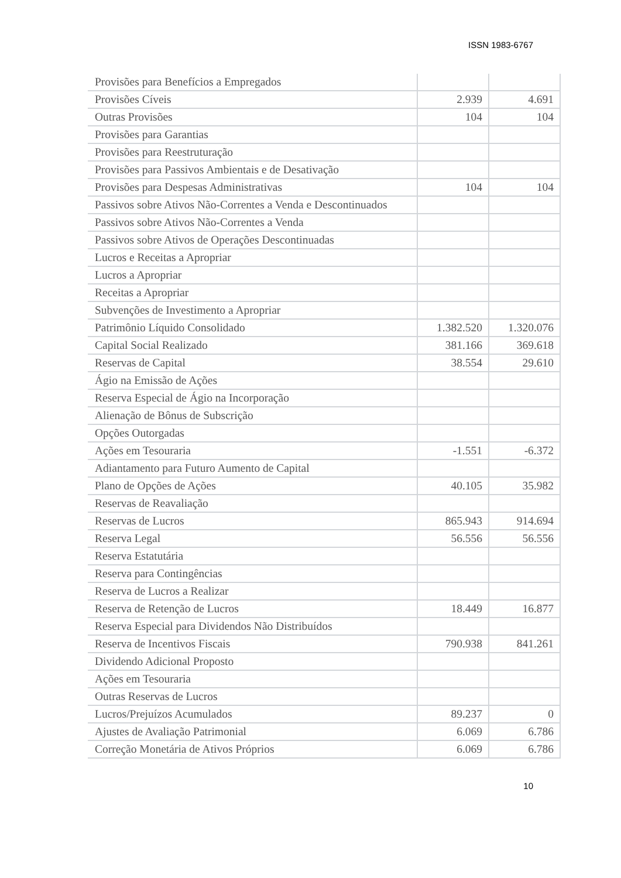ISSN 1983-6767
| Provisões para Benefícios a Empregados | | |
| Provisões Cíveis | 2.939 | 4.691 |
| Outras Provisões | 104 | 104 |
| Provisões para Garantias | | |
| Provisões para Reestruturação | | |
| Provisões para Passivos Ambientais e de Desativação | | |
| Provisões para Despesas Administrativas | 104 | 104 |
| Passivos sobre Ativos Não-Correntes a Venda e Descontinuados | | |
| Passivos sobre Ativos Não-Correntes a Venda | | |
| Passivos sobre Ativos de Operações Descontinuadas | | |
| Lucros e Receitas a Apropriar | | |
| Lucros a Apropriar | | |
| Receitas a Apropriar | | |
| Subvenções de Investimento a Apropriar | | |
| Patrimônio Líquido Consolidado | 1.382.520 | 1.320.076 |
| Capital Social Realizado | 381.166 | 369.618 |
| Reservas de Capital | 38.554 | 29.610 |
| Ágio na Emissão de Ações | | |
| Reserva Especial de Ágio na Incorporação | | |
| Alienação de Bônus de Subscrição | | |
| Opções Outorgadas | | |
| Ações em Tesouraria | -1.551 | -6.372 |
| Adiantamento para Futuro Aumento de Capital | | |
| Plano de Opções de Ações | 40.105 | 35.982 |
| Reservas de Reavaliação | | |
| Reservas de Lucros | 865.943 | 914.694 |
| Reserva Legal | 56.556 | 56.556 |
| Reserva Estatutária | | |
| Reserva para Contingências | | |
| Reserva de Lucros a Realizar | | |
| Reserva de Retenção de Lucros | 18.449 | 16.877 |
| Reserva Especial para Dividendos Não Distribuídos | | |
| Reserva de Incentivos Fiscais | 790.938 | 841.261 |
| Dividendo Adicional Proposto | | |
| Ações em Tesouraria | | |
| Outras Reservas de Lucros | | |
| Lucros/Prejuízos Acumulados | 89.237 | 0 |
| Ajustes de Avaliação Patrimonial | 6.069 | 6.786 |
| Correção Monetária de Ativos Próprios | 6.069 | 6.786 |
10